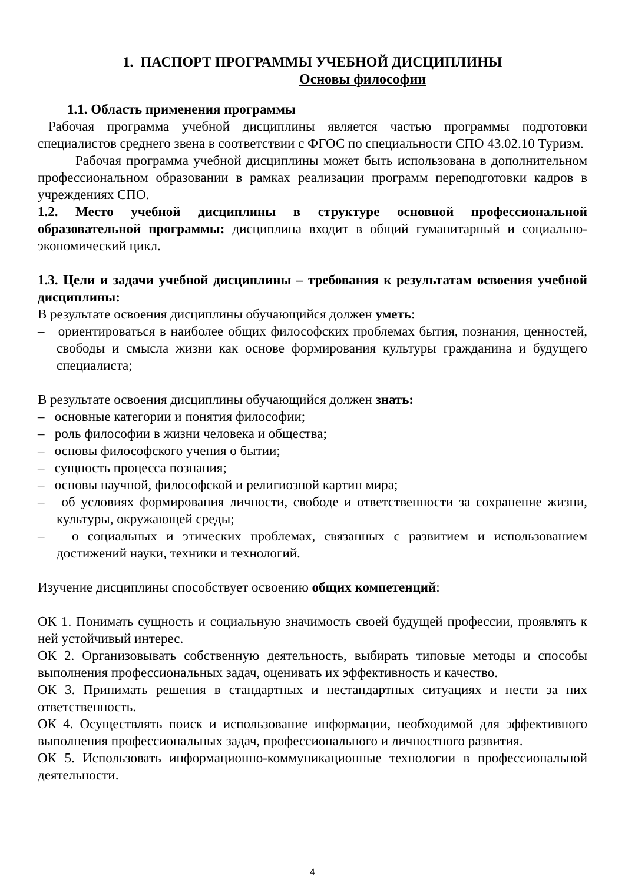1. ПАСПОРТ ПРОГРАММЫ УЧЕБНОЙ ДИСЦИПЛИНЫ
Основы философии
1.1. Область применения программы
Рабочая программа учебной дисциплины является частью программы подготовки специалистов среднего звена в соответствии с ФГОС по специальности СПО 43.02.10 Туризм.
Рабочая программа учебной дисциплины может быть использована в дополнительном профессиональном образовании в рамках реализации программ переподготовки кадров в учреждениях СПО.
1.2. Место учебной дисциплины в структуре основной профессиональной образовательной программы: дисциплина входит в общий гуманитарный и социально-экономический цикл.
1.3. Цели и задачи учебной дисциплины – требования к результатам освоения учебной дисциплины:
В результате освоения дисциплины обучающийся должен уметь:
– ориентироваться в наиболее общих философских проблемах бытия, познания, ценностей, свободы и смысла жизни как основе формирования культуры гражданина и будущего специалиста;
В результате освоения дисциплины обучающийся должен знать:
– основные категории и понятия философии;
– роль философии в жизни человека и общества;
– основы философского учения о бытии;
– сущность процесса познания;
– основы научной, философской и религиозной картин мира;
– об условиях формирования личности, свободе и ответственности за сохранение жизни, культуры, окружающей среды;
– о социальных и этических проблемах, связанных с развитием и использованием достижений науки, техники и технологий.
Изучение дисциплины способствует освоению общих компетенций:
ОК 1. Понимать сущность и социальную значимость своей будущей профессии, проявлять к ней устойчивый интерес.
ОК 2. Организовывать собственную деятельность, выбирать типовые методы и способы выполнения профессиональных задач, оценивать их эффективность и качество.
ОК 3. Принимать решения в стандартных и нестандартных ситуациях и нести за них ответственность.
ОК 4. Осуществлять поиск и использование информации, необходимой для эффективного выполнения профессиональных задач, профессионального и личностного развития.
ОК 5. Использовать информационно-коммуникационные технологии в профессиональной деятельности.
4